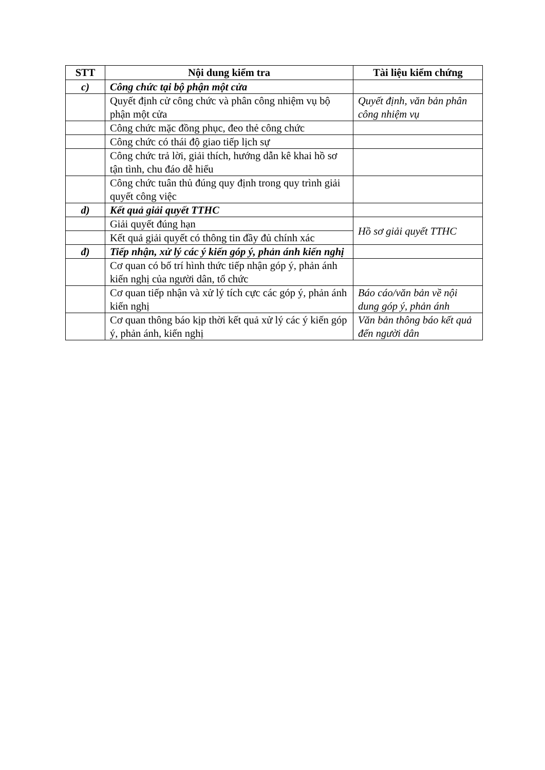| STT | Nội dung kiểm tra | Tài liệu kiểm chứng |
| --- | --- | --- |
| c) | Công chức tại bộ phận một cửa | |
| | Quyết định cử công chức và phân công nhiệm vụ bộ phận một cửa | Quyết định, văn bản phân công nhiệm vụ |
| | Công chức mặc đồng phục, đeo thẻ công chức | |
| | Công chức có thái độ giao tiếp lịch sự | |
| | Công chức trả lời, giải thích, hướng dẫn kê khai hồ sơ tận tình, chu đáo dễ hiểu | |
| | Công chức tuân thủ đúng quy định trong quy trình giải quyết công việc | |
| d) | Kết quả giải quyết TTHC | |
| | Giải quyết đúng hạn | Hồ sơ giải quyết TTHC |
| | Kết quả giải quyết có thông tin đầy đủ chính xác | |
| đ) | Tiếp nhận, xử lý các ý kiến góp ý, phản ánh kiến nghị | |
| | Cơ quan có bố trí hình thức tiếp nhận góp ý, phản ánh kiến nghị của người dân, tổ chức | |
| | Cơ quan tiếp nhận và xử lý tích cực các góp ý, phản ánh kiến nghị | Báo cáo/văn bản về nội dung góp ý, phản ánh |
| | Cơ quan thông báo kịp thời kết quả xử lý các ý kiến góp ý, phản ánh, kiến nghị | Văn bản thông báo kết quả đến người dân |